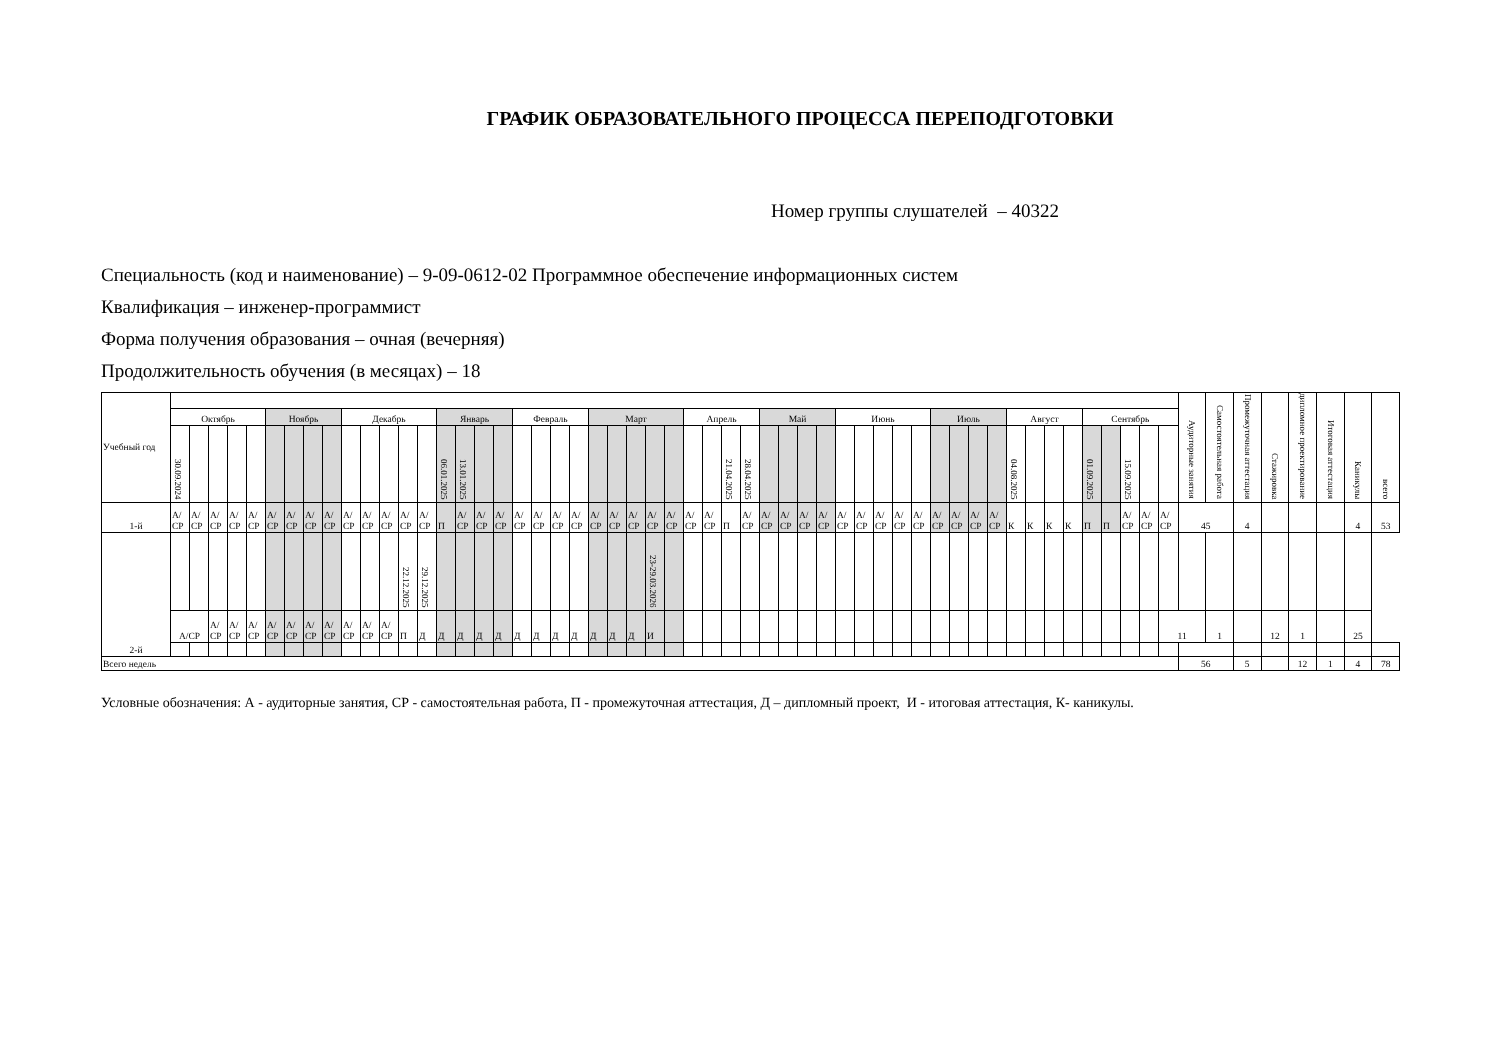ГРАФИК ОБРАЗОВАТЕЛЬНОГО ПРОЦЕССА ПЕРЕПОДГОТОВКИ
Номер группы слушателей – 40322
Специальность (код и наименование) – 9-09-0612-02 Программное обеспечение информационных систем
Квалификация – инженер-программист
Форма получения образования – очная (вечерняя)
Продолжительность обучения (в месяцах) – 18
| Учебный год | | | | | | | | | | | | | | | | | | | | | | | | | | | | | | | | | | | | | | | | | | | | | | | | | | | | | | Аудиторные занятия | Самостоятельная работа | Промежуточная аттестация | Стажировка | дипломное проектирование | Итоговая аттестация | Каникулы | всего |
| --- | --- | --- | --- | --- | --- | --- | --- | --- | --- | --- | --- | --- | --- | --- | --- | --- | --- | --- | --- | --- | --- | --- | --- | --- | --- | --- | --- | --- | --- | --- | --- | --- | --- | --- | --- | --- | --- | --- | --- | --- | --- | --- | --- | --- | --- | --- | --- | --- | --- | --- | --- | --- | --- | --- | --- | --- | --- | --- | --- | --- | --- |
| | Октябрь | | | | | Ноябрь | | | | Декабрь | | | | | Январь | | | | Февраль | | | | Март | | | | | Апрель | | | | Май | | | | Июнь | | | | | Июль | | | | Август | | | | Сентябрь | | | | | | | | | | | | |
| | 30.09.2024 | | | | | | | | | | | | | | 06.01.2025 | 13.01.2025 | | | | | | | | | | | | | | 21.04.2025 | 28.04.2025 | | | | | | | | | | | | | | 04.08.2025 | | | | 01.09.2025 | | 15.09.2025 | | | | | | | | | | |
| 1-й | А/ СР | А/ СР | А/ СР | А/ СР | А/ СР | А/ СР | А/ СР | А/ СР | А/ СР | А/ СР | А/ СР | А/ СР | А/ СР | А/ СР | П | А/ СР | А/ СР | А/ СР | А/ СР | А/ СР | А/ СР | А/ СР | А/ СР | А/ СР | А/ СР | А/ СР | А/ СР | А/ СР | А/ СР | П | А/ СР | А/ СР | А/ СР | А/ СР | А/ СР | А/ СР | А/ СР | А/ СР | А/ СР | А/ СР | А/ СР | А/ СР | А/ СР | А/ СР | К | К | К | К | П | П | А/ СР | А/ СР | А/ СР | 45 | | 4 | | | | 4 | 53 |
| 2-й | | | | | | | | | | | | | 22.12.2025 | 29.12.2025 | | | | | | | | | | | | 23-29.03.2026 | | | | | | | | | | | | | | | | | | | | | | | | | | | | | | | | | | | |
| | А/СР | | А/ СР | А/ СР | А/ СР | А/ СР | А/ СР | А/ СР | А/ СР | А/ СР | А/ СР | А/ СР | П | Д | Д | Д | Д | Д | Д | Д | Д | Д | Д | Д | Д | И | | | | | | | | | | | | | | | | | | | | | | | | | | | 11 | | 1 | | 12 | 1 | | 25 | |
| Всего недель | | | | | | | | | | | | | | | | | | | | | | | | | | | | | | | | | | | | | | | | | | | | | | | | | | | | | | 56 | | 5 | | 12 | 1 | 4 | 78 |
Условные обозначения: А - аудиторные занятия, СР - самостоятельная работа, П - промежуточная аттестация, Д – дипломный проект, И - итоговая аттестация, К- каникулы.